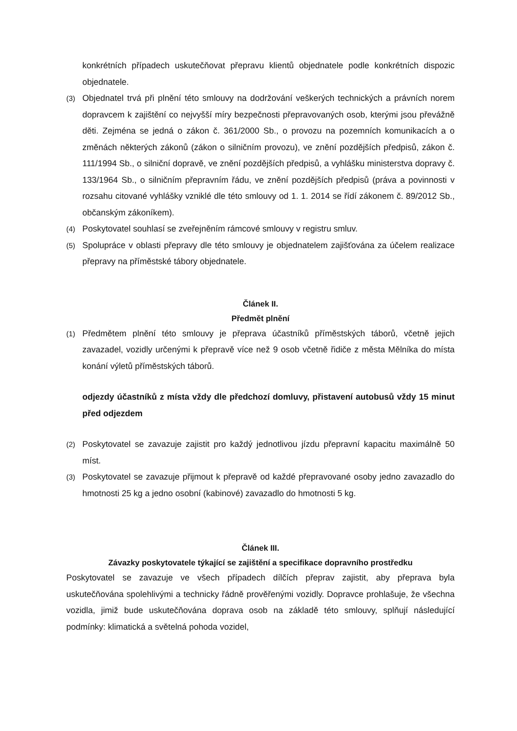konkrétních případech uskutečňovat přepravu klientů objednatele podle konkrétních dispozic objednatele.
(3) Objednatel trvá při plnění této smlouvy na dodržování veškerých technických a právních norem dopravcem k zajištění co nejvyšší míry bezpečnosti přepravovaných osob, kterými jsou převážně děti. Zejména se jedná o zákon č. 361/2000 Sb., o provozu na pozemních komunikacích a o změnách některých zákonů (zákon o silničním provozu), ve znění pozdějších předpisů, zákon č. 111/1994 Sb., o silniční dopravě, ve znění pozdějších předpisů, a vyhlášku ministerstva dopravy č. 133/1964 Sb., o silničním přepravním řádu, ve znění pozdějších předpisů (práva a povinnosti v rozsahu citované vyhlášky vzniklé dle této smlouvy od 1. 1. 2014 se řídí zákonem č. 89/2012 Sb., občanským zákoníkem).
(4) Poskytovatel souhlasí se zveřejněním rámcové smlouvy v registru smluv.
(5) Spolupráce v oblasti přepravy dle této smlouvy je objednatelem zajišťována za účelem realizace přepravy na příměstské tábory objednatele.
Článek II.
Předmět plnění
(1) Předmětem plnění této smlouvy je přeprava účastníků příměstských táborů, včetně jejich zavazadel, vozidly určenými k přepravě více než 9 osob včetně řidiče z města Mělníka do místa konání výletů příměstských táborů.
odjezdy účastníků z místa vždy dle předchozí domluvy, přistavení autobusů vždy 15 minut před odjezdem
(2) Poskytovatel se zavazuje zajistit pro každý jednotlivou jízdu přepravní kapacitu maximálně 50 míst.
(3) Poskytovatel se zavazuje přijmout k přepravě od každé přepravované osoby jedno zavazadlo do hmotnosti 25 kg a jedno osobní (kabinové) zavazadlo do hmotnosti 5 kg.
Článek III.
Závazky poskytovatele týkající se zajištění a specifikace dopravního prostředku
Poskytovatel se zavazuje ve všech případech dílčích přeprav zajistit, aby přeprava byla uskutečňována spolehlivými a technicky řádně prověřenými vozidly. Dopravce prohlašuje, že všechna vozidla, jimiž bude uskutečňována doprava osob na základě této smlouvy, splňují následující podmínky: klimatická a světelná pohoda vozidel,